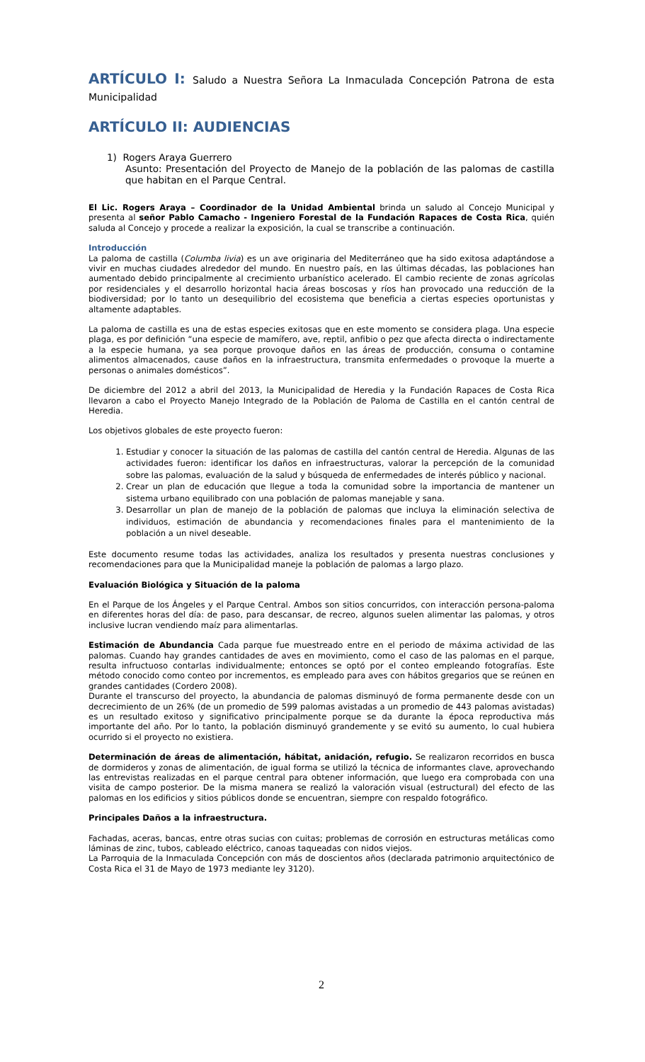ARTÍCULO I: Saludo a Nuestra Señora La Inmaculada Concepción Patrona de esta Municipalidad
ARTÍCULO II: AUDIENCIAS
1) Rogers Araya Guerrero
Asunto: Presentación del Proyecto de Manejo de la población de las palomas de castilla que habitan en el Parque Central.
El Lic. Rogers Araya – Coordinador de la Unidad Ambiental brinda un saludo al Concejo Municipal y presenta al señor Pablo Camacho - Ingeniero Forestal de la Fundación Rapaces de Costa Rica, quién saluda al Concejo y procede a realizar la exposición, la cual se transcribe a continuación.
Introducción
La paloma de castilla (Columba livia) es un ave originaria del Mediterráneo que ha sido exitosa adaptándose a vivir en muchas ciudades alrededor del mundo. En nuestro país, en las últimas décadas, las poblaciones han aumentado debido principalmente al crecimiento urbanístico acelerado. El cambio reciente de zonas agrícolas por residenciales y el desarrollo horizontal hacia áreas boscosas y ríos han provocado una reducción de la biodiversidad; por lo tanto un desequilibrio del ecosistema que beneficia a ciertas especies oportunistas y altamente adaptables.
La paloma de castilla es una de estas especies exitosas que en este momento se considera plaga. Una especie plaga, es por definición “una especie de mamífero, ave, reptil, anfibio o pez que afecta directa o indirectamente a la especie humana, ya sea porque provoque daños en las áreas de producción, consuma o contamine alimentos almacenados, cause daños en la infraestructura, transmita enfermedades o provoque la muerte a personas o animales domésticos”.
De diciembre del 2012 a abril del 2013, la Municipalidad de Heredia y la Fundación Rapaces de Costa Rica llevaron a cabo el Proyecto Manejo Integrado de la Población de Paloma de Castilla en el cantón central de Heredia.
Los objetivos globales de este proyecto fueron:
1. Estudiar y conocer la situación de las palomas de castilla del cantón central de Heredia. Algunas de las actividades fueron: identificar los daños en infraestructuras, valorar la percepción de la comunidad sobre las palomas, evaluación de la salud y búsqueda de enfermedades de interés público y nacional.
2. Crear un plan de educación que llegue a toda la comunidad sobre la importancia de mantener un sistema urbano equilibrado con una población de palomas manejable y sana.
3. Desarrollar un plan de manejo de la población de palomas que incluya la eliminación selectiva de individuos, estimación de abundancia y recomendaciones finales para el mantenimiento de la población a un nivel deseable.
Este documento resume todas las actividades, analiza los resultados y presenta nuestras conclusiones y recomendaciones para que la Municipalidad maneje la población de palomas a largo plazo.
Evaluación Biológica y Situación de la paloma
En el Parque de los Ángeles y el Parque Central. Ambos son sitios concurridos, con interacción persona-paloma en diferentes horas del día: de paso, para descansar, de recreo, algunos suelen alimentar las palomas, y otros inclusive lucran vendiendo maíz para alimentarlas.
Estimación de Abundancia Cada parque fue muestreado entre en el periodo de máxima actividad de las palomas. Cuando hay grandes cantidades de aves en movimiento, como el caso de las palomas en el parque, resulta infructuoso contarlas individualmente; entonces se optó por el conteo empleando fotografías. Este método conocido como conteo por incrementos, es empleado para aves con hábitos gregarios que se reúnen en grandes cantidades (Cordero 2008).
Durante el transcurso del proyecto, la abundancia de palomas disminuyó de forma permanente desde con un decrecimiento de un 26% (de un promedio de 599 palomas avistadas a un promedio de 443 palomas avistadas) es un resultado exitoso y significativo principalmente porque se da durante la época reproductiva más importante del año. Por lo tanto, la población disminuyó grandemente y se evitó su aumento, lo cual hubiera ocurrido si el proyecto no existiera.
Determinación de áreas de alimentación, hábitat, anidación, refugio. Se realizaron recorridos en busca de dormideros y zonas de alimentación, de igual forma se utilizó la técnica de informantes clave, aprovechando las entrevistas realizadas en el parque central para obtener información, que luego era comprobada con una visita de campo posterior. De la misma manera se realizó la valoración visual (estructural) del efecto de las palomas en los edificios y sitios públicos donde se encuentran, siempre con respaldo fotográfico.
Principales Daños a la infraestructura.
Fachadas, aceras, bancas, entre otras sucias con cuitas; problemas de corrosión en estructuras metálicas como láminas de zinc, tubos, cableado eléctrico, canoas taqueadas con nidos viejos.
La Parroquia de la Inmaculada Concepción con más de doscientos años (declarada patrimonio arquitectónico de Costa Rica el 31 de Mayo de 1973 mediante ley 3120).
2